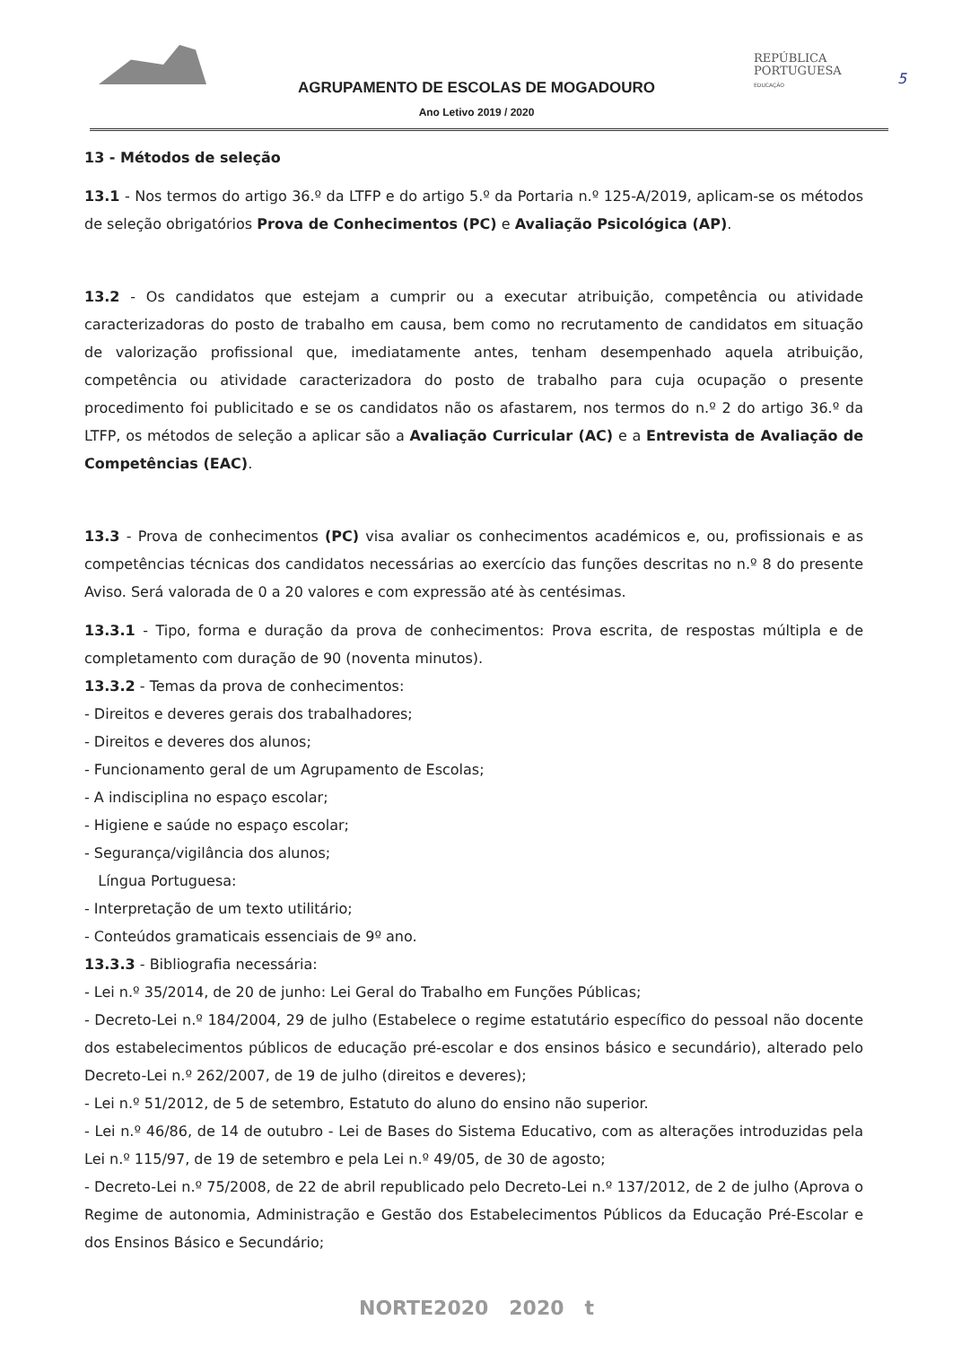REPÚBLICA
PORTUGUESA
EDUCAÇÃO
5
AGRUPAMENTO DE ESCOLAS DE MOGADOURO
Ano Letivo 2019 / 2020
13 - Métodos de seleção
13.1 - Nos termos do artigo 36.º da LTFP e do artigo 5.º da Portaria n.º 125-A/2019, aplicam-se os métodos de seleção obrigatórios Prova de Conhecimentos (PC) e Avaliação Psicológica (AP).
13.2 - Os candidatos que estejam a cumprir ou a executar atribuição, competência ou atividade caracterizadoras do posto de trabalho em causa, bem como no recrutamento de candidatos em situação de valorização profissional que, imediatamente antes, tenham desempenhado aquela atribuição, competência ou atividade caracterizadora do posto de trabalho para cuja ocupação o presente procedimento foi publicitado e se os candidatos não os afastarem, nos termos do n.º 2 do artigo 36.º da LTFP, os métodos de seleção a aplicar são a Avaliação Curricular (AC) e a Entrevista de Avaliação de Competências (EAC).
13.3 - Prova de conhecimentos (PC) visa avaliar os conhecimentos académicos e, ou, profissionais e as competências técnicas dos candidatos necessárias ao exercício das funções descritas no n.º 8 do presente Aviso. Será valorada de 0 a 20 valores e com expressão até às centésimas.
13.3.1 - Tipo, forma e duração da prova de conhecimentos: Prova escrita, de respostas múltipla e de completamento com duração de 90 (noventa minutos).
13.3.2 - Temas da prova de conhecimentos:
- Direitos e deveres gerais dos trabalhadores;
- Direitos e deveres dos alunos;
- Funcionamento geral de um Agrupamento de Escolas;
- A indisciplina no espaço escolar;
- Higiene e saúde no espaço escolar;
- Segurança/vigilância dos alunos;
Língua Portuguesa:
- Interpretação de um texto utilitário;
- Conteúdos gramaticais essenciais de 9º ano.
13.3.3 - Bibliografia necessária:
- Lei n.º 35/2014, de 20 de junho: Lei Geral do Trabalho em Funções Públicas;
- Decreto-Lei n.º 184/2004, 29 de julho (Estabelece o regime estatutário específico do pessoal não docente dos estabelecimentos públicos de educação pré-escolar e dos ensinos básico e secundário), alterado pelo Decreto-Lei n.º 262/2007, de 19 de julho (direitos e deveres);
- Lei n.º 51/2012, de 5 de setembro, Estatuto do aluno do ensino não superior.
- Lei n.º 46/86, de 14 de outubro - Lei de Bases do Sistema Educativo, com as alterações introduzidas pela Lei n.º 115/97, de 19 de setembro e pela Lei n.º 49/05, de 30 de agosto;
- Decreto-Lei n.º 75/2008, de 22 de abril republicado pelo Decreto-Lei n.º 137/2012, de 2 de julho (Aprova o Regime de autonomia, Administração e Gestão dos Estabelecimentos Públicos da Educação Pré-Escolar e dos Ensinos Básico e Secundário;
NORTE2020 2020 t